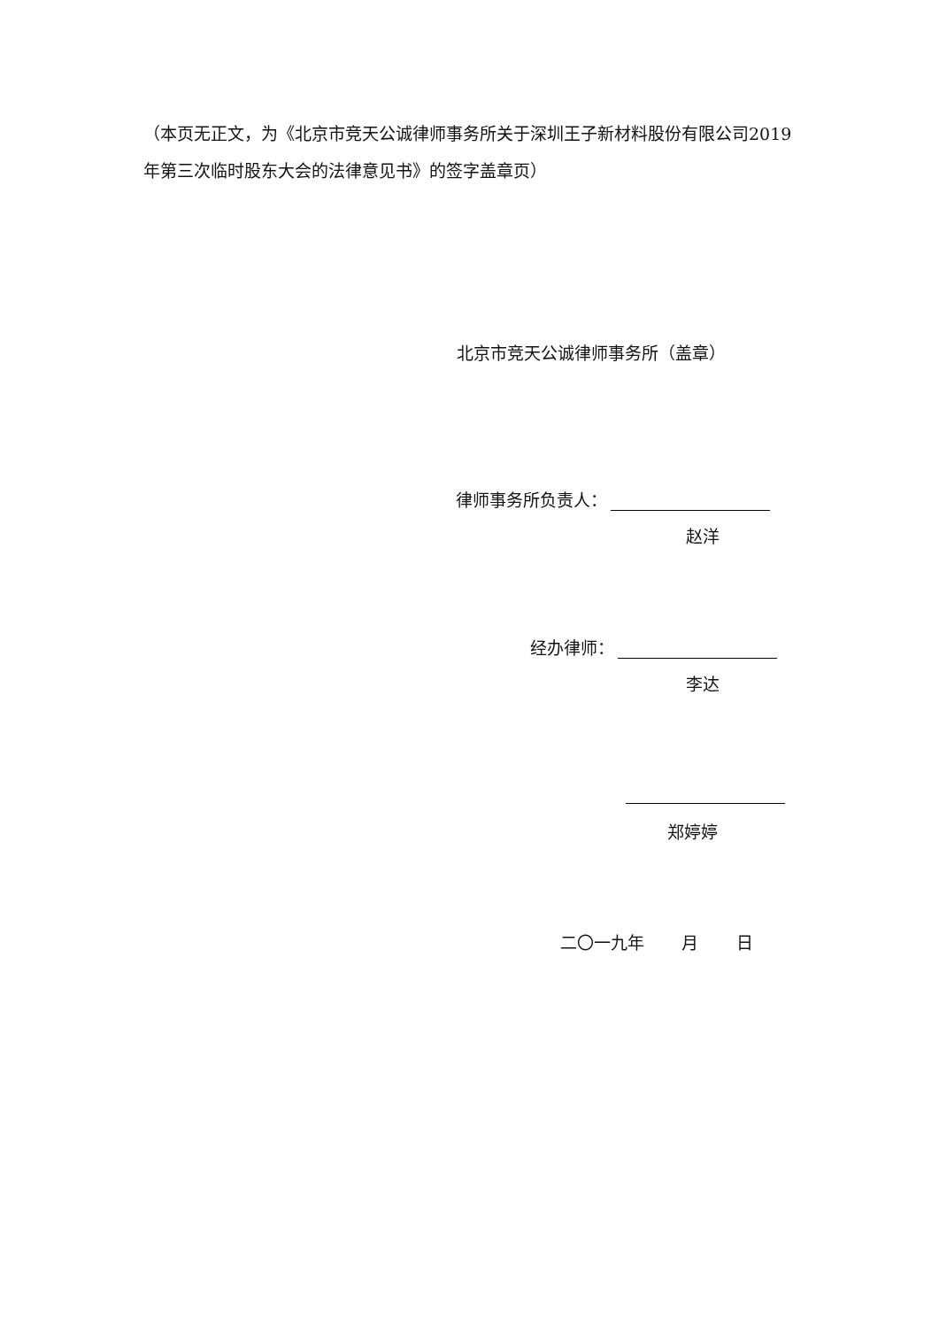（本页无正文，为《北京市竞天公诚律师事务所关于深圳王子新材料股份有限公司2019年第三次临时股东大会的法律意见书》的签字盖章页）
北京市竞天公诚律师事务所（盖章）
律师事务所负责人：
赵洋
经办律师：
李达
郑婷婷
二〇一九年 月 日